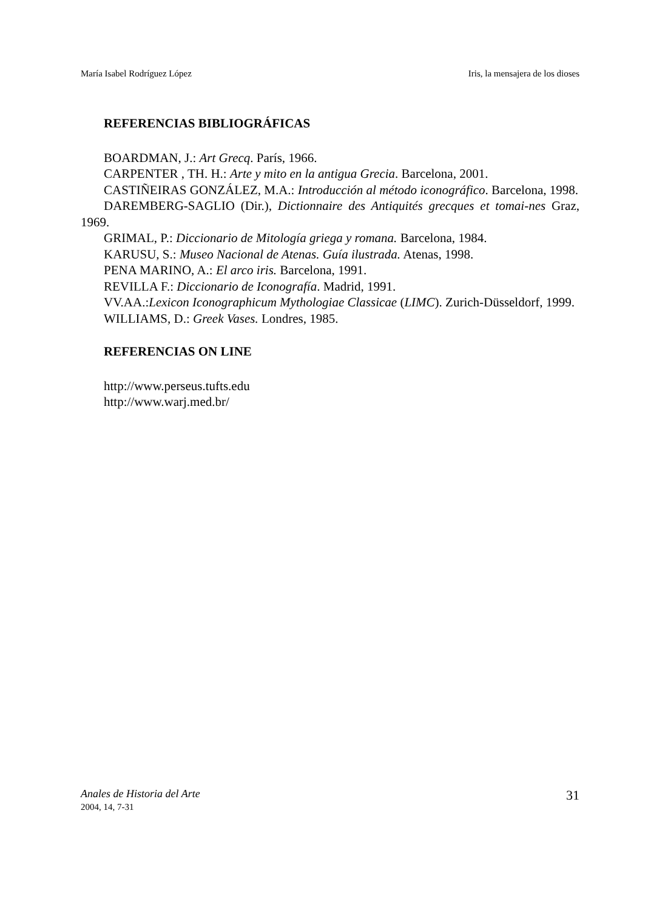María Isabel Rodríguez López Iris, la mensajera de los dioses
REFERENCIAS BIBLIOGRÁFICAS
BOARDMAN, J.: Art Grecq. París, 1966.
CARPENTER , TH. H.: Arte y mito en la antigua Grecia. Barcelona, 2001.
CASTIÑEIRAS GONZÁLEZ, M.A.: Introducción al método iconográfico. Barcelona, 1998.
DAREMBERG-SAGLIO (Dir.), Dictionnaire des Antiquités grecques et tomai-nes Graz, 1969.
GRIMAL, P.: Diccionario de Mitología griega y romana. Barcelona, 1984.
KARUSU, S.: Museo Nacional de Atenas. Guía ilustrada. Atenas, 1998.
PENA MARINO, A.: El arco iris. Barcelona, 1991.
REVILLA F.: Diccionario de Iconografía. Madrid, 1991.
VV.AA.:Lexicon Iconographicum Mythologiae Classicae (LIMC). Zurich-Düsseldorf, 1999.
WILLIAMS, D.: Greek Vases. Londres, 1985.
REFERENCIAS ON LINE
http://www.perseus.tufts.edu
http://www.warj.med.br/
Anales de Historia del Arte
2004, 14, 7-31
31